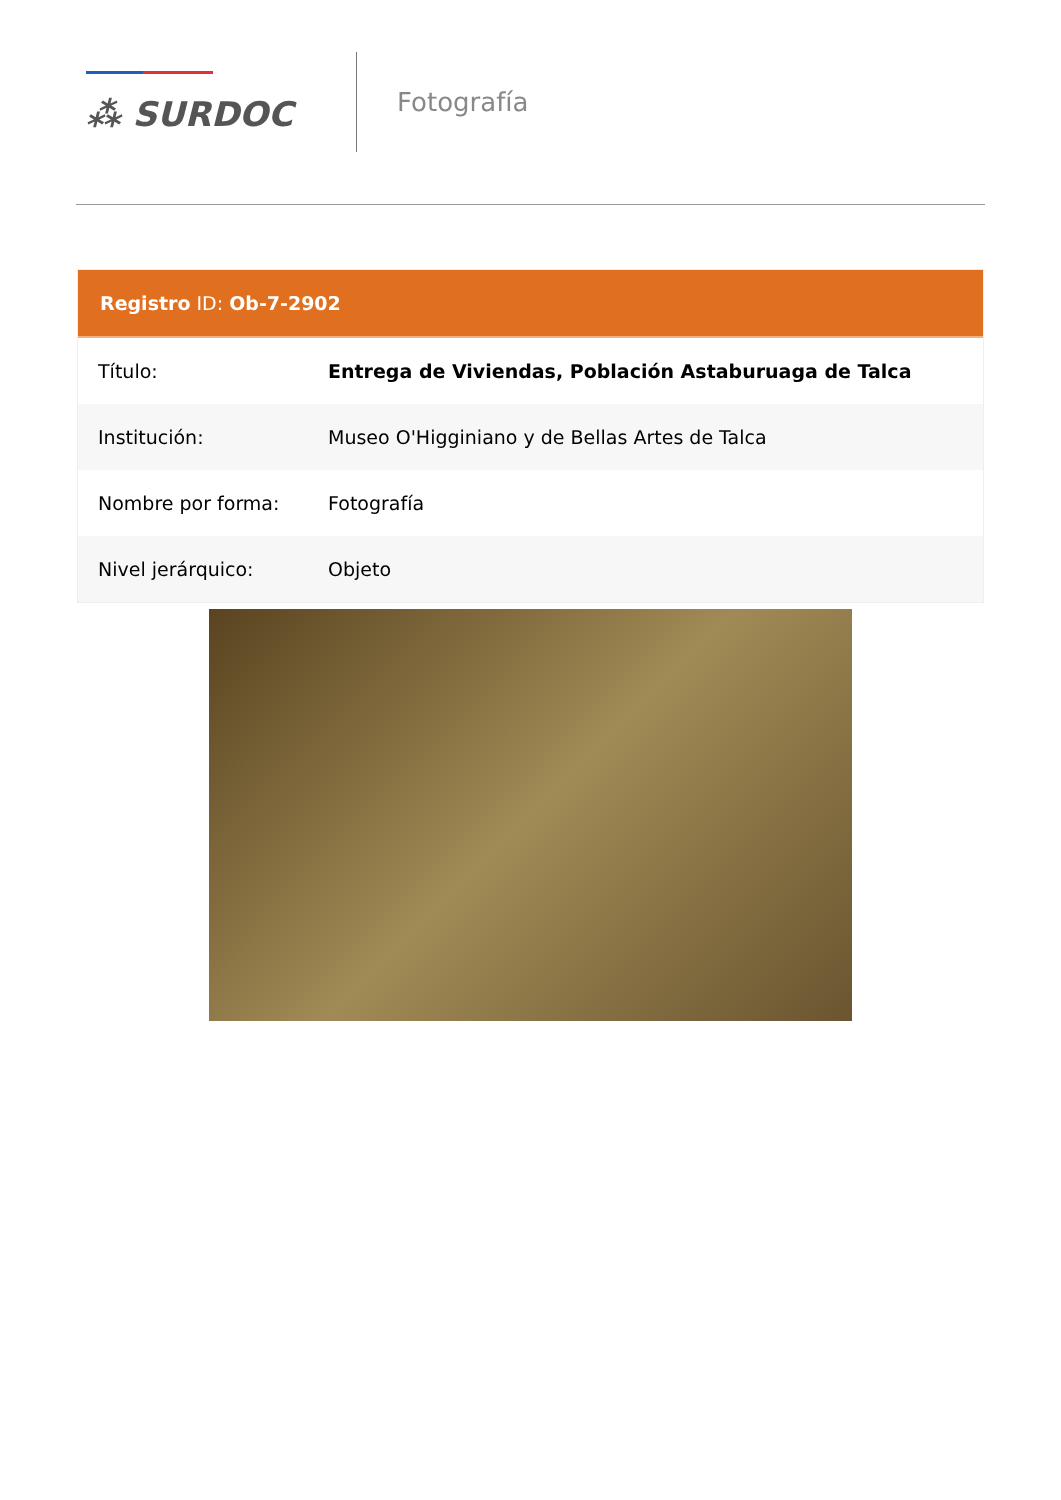⁂ SURDOC
Fotografía
Registro ID: Ob-7-2902
| Título: | Entrega de Viviendas, Población Astaburuaga de Talca |
| Institución: | Museo O'Higginiano y de Bellas Artes de Talca |
| Nombre por forma: | Fotografía |
| Nivel jerárquico: | Objeto |